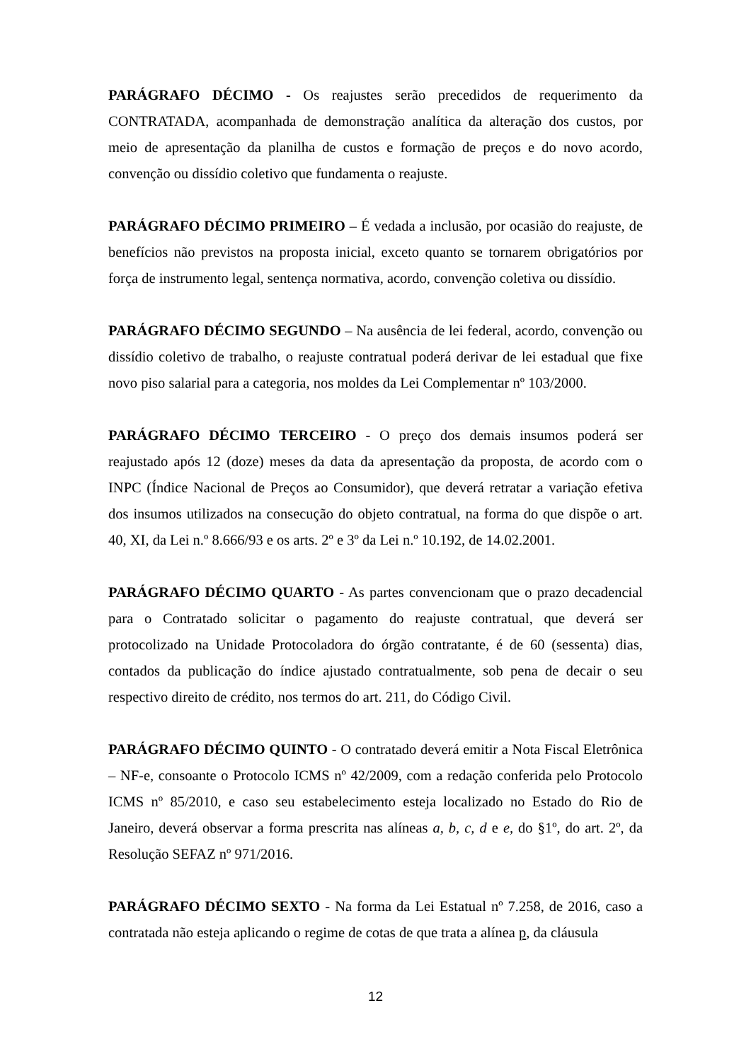PARÁGRAFO DÉCIMO - Os reajustes serão precedidos de requerimento da CONTRATADA, acompanhada de demonstração analítica da alteração dos custos, por meio de apresentação da planilha de custos e formação de preços e do novo acordo, convenção ou dissídio coletivo que fundamenta o reajuste.
PARÁGRAFO DÉCIMO PRIMEIRO – É vedada a inclusão, por ocasião do reajuste, de benefícios não previstos na proposta inicial, exceto quanto se tornarem obrigatórios por força de instrumento legal, sentença normativa, acordo, convenção coletiva ou dissídio.
PARÁGRAFO DÉCIMO SEGUNDO – Na ausência de lei federal, acordo, convenção ou dissídio coletivo de trabalho, o reajuste contratual poderá derivar de lei estadual que fixe novo piso salarial para a categoria, nos moldes da Lei Complementar nº 103/2000.
PARÁGRAFO DÉCIMO TERCEIRO - O preço dos demais insumos poderá ser reajustado após 12 (doze) meses da data da apresentação da proposta, de acordo com o INPC (Índice Nacional de Preços ao Consumidor), que deverá retratar a variação efetiva dos insumos utilizados na consecução do objeto contratual, na forma do que dispõe o art. 40, XI, da Lei n.º 8.666/93 e os arts. 2º e 3º da Lei n.º 10.192, de 14.02.2001.
PARÁGRAFO DÉCIMO QUARTO - As partes convencionam que o prazo decadencial para o Contratado solicitar o pagamento do reajuste contratual, que deverá ser protocolizado na Unidade Protocoladora do órgão contratante, é de 60 (sessenta) dias, contados da publicação do índice ajustado contratualmente, sob pena de decair o seu respectivo direito de crédito, nos termos do art. 211, do Código Civil.
PARÁGRAFO DÉCIMO QUINTO - O contratado deverá emitir a Nota Fiscal Eletrônica – NF-e, consoante o Protocolo ICMS nº 42/2009, com a redação conferida pelo Protocolo ICMS nº 85/2010, e caso seu estabelecimento esteja localizado no Estado do Rio de Janeiro, deverá observar a forma prescrita nas alíneas a, b, c, d e e, do §1º, do art. 2º, da Resolução SEFAZ nº 971/2016.
PARÁGRAFO DÉCIMO SEXTO - Na forma da Lei Estatual nº 7.258, de 2016, caso a contratada não esteja aplicando o regime de cotas de que trata a alínea p, da cláusula
12